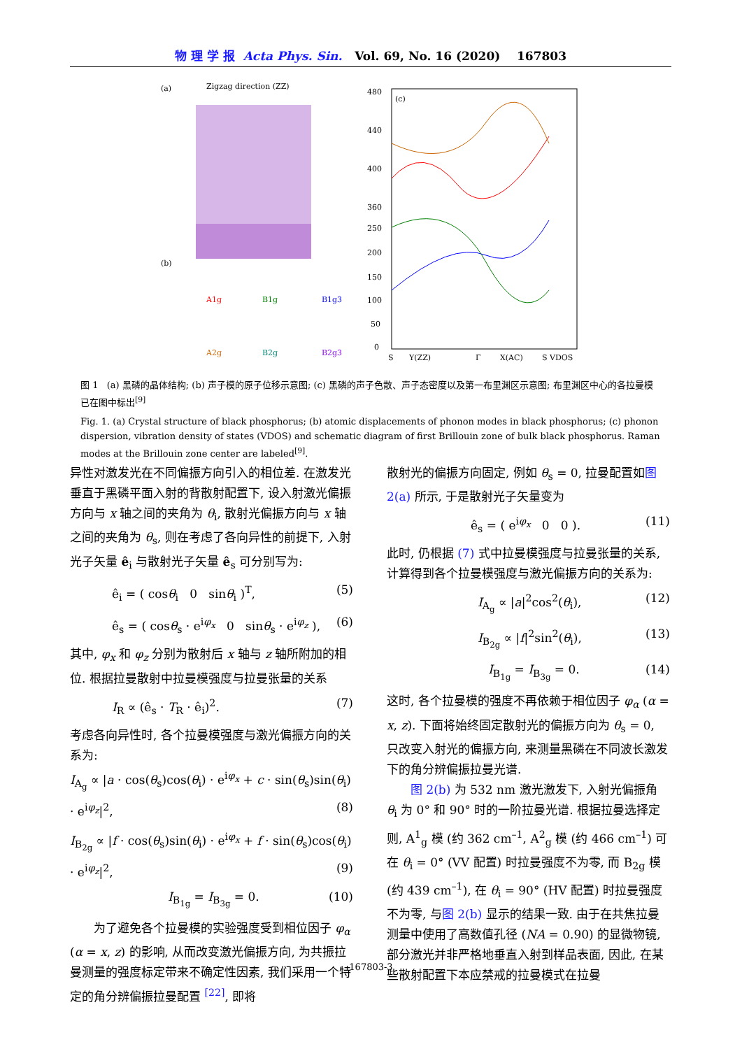物 理 学 报 Acta Phys. Sin. Vol. 69, No. 16 (2020) 167803
(a)
Zigzag direction (ZZ)
(b)
A1g
B1g
B1g3
A2g
B2g
B2g3
(c)
480
440
400
360
250
200
150
100
50
0
S
Y(ZZ)
Γ
X(AC)
S VDOS
图 1 (a) 黑磷的晶体结构; (b) 声子模的原子位移示意图; (c) 黑磷的声子色散、声子态密度以及第一布里渊区示意图; 布里渊区中心的各拉曼模已在图中标出<sup>[9]</sup>
Fig. 1. (a) Crystal structure of black phosphorus; (b) atomic displacements of phonon modes in black phosphorus; (c) phonon dispersion, vibration density of states (VDOS) and schematic diagram of first Brillouin zone of bulk black phosphorus. Raman modes at the Brillouin zone center are labeled<sup>[9]</sup>.
异性对激发光在不同偏振方向引入的相位差. 在激发光垂直于黑磷平面入射的背散射配置下, 设入射激光偏振方向与 x 轴之间的夹角为 θ<sub>i</sub>, 散射光偏振方向与 x 轴之间的夹角为 θ<sub>s</sub>, 则在考虑了各向异性的前提下, 入射光子矢量 ê<sub>i</sub> 与散射光子矢量 ê<sub>s</sub> 可分别写为:
ê<sub>i</sub> = ( cosθ<sub>i</sub> 0 sinθ<sub>i</sub> )<sup>T</sup>, (5)
ê<sub>s</sub> = ( cosθ<sub>s</sub> · e<sup>iφ<sub>x</sub></sup> 0 sinθ<sub>s</sub> · e<sup>iφ<sub>z</sub></sup> ), (6)
其中, φ<sub>x</sub> 和 φ<sub>z</sub> 分别为散射后 x 轴与 z 轴所附加的相位. 根据拉曼散射中拉曼模强度与拉曼张量的关系
I<sub>R</sub> ∝ (ê<sub>s</sub> · T<sub>R</sub> · ê<sub>i</sub>)<sup>2</sup>. (7)
考虑各向异性时, 各个拉曼模强度与激光偏振方向的关系为:
I<sub>A<sub>g</sub></sub> ∝ |a · cos(θ<sub>s</sub>)cos(θ<sub>i</sub>) · e<sup>iφ<sub>x</sub></sup> + c · sin(θ<sub>s</sub>)sin(θ<sub>i</sub>) · e<sup>iφ<sub>z</sub></sup>|<sup>2</sup>, (8)
I<sub>B<sub>2g</sub></sub> ∝ |f · cos(θ<sub>s</sub>)sin(θ<sub>i</sub>) · e<sup>iφ<sub>x</sub></sup> + f · sin(θ<sub>s</sub>)cos(θ<sub>i</sub>) · e<sup>iφ<sub>z</sub></sup>|<sup>2</sup>, (9)
I<sub>B<sub>1g</sub></sub> = I<sub>B<sub>3g</sub></sub> = 0. (10)
  为了避免各个拉曼模的实验强度受到相位因子 φ<sub>α</sub> (α = x, z) 的影响, 从而改变激光偏振方向, 为共振拉曼测量的强度标定带来不确定性因素, 我们采用一个特定的角分辨偏振拉曼配置 <sup>[22]</sup>, 即将
散射光的偏振方向固定, 例如 θ<sub>s</sub> = 0, 拉曼配置如图 2(a) 所示, 于是散射光子矢量变为
ê<sub>s</sub> = ( e<sup>iφ<sub>x</sub></sup> 0 0 ). (11)
此时, 仍根据 (7) 式中拉曼模强度与拉曼张量的关系, 计算得到各个拉曼模强度与激光偏振方向的关系为:
I<sub>A<sub>g</sub></sub> ∝ |a|<sup>2</sup>cos<sup>2</sup>(θ<sub>i</sub>), (12)
I<sub>B<sub>2g</sub></sub> ∝ |f|<sup>2</sup>sin<sup>2</sup>(θ<sub>i</sub>), (13)
I<sub>B<sub>1g</sub></sub> = I<sub>B<sub>3g</sub></sub> = 0. (14)
这时, 各个拉曼模的强度不再依赖于相位因子 φ<sub>α</sub> (α = x, z). 下面将始终固定散射光的偏振方向为 θ<sub>s</sub> = 0, 只改变入射光的偏振方向, 来测量黑磷在不同波长激发下的角分辨偏振拉曼光谱.
  图 2(b) 为 532 nm 激光激发下, 入射光偏振角 θ<sub>i</sub> 为 0° 和 90° 时的一阶拉曼光谱. 根据拉曼选择定则, A<sup>1</sup><sub>g</sub> 模 (约 362 cm<sup>–1</sup>, A<sup>2</sup><sub>g</sub> 模 (约 466 cm<sup>–1</sup>) 可在 θ<sub>i</sub> = 0° (VV 配置) 时拉曼强度不为零, 而 B<sub>2g</sub> 模 (约 439 cm<sup>–1</sup>), 在 θ<sub>i</sub> = 90° (HV 配置) 时拉曼强度不为零, 与图 2(b) 显示的结果一致. 由于在共焦拉曼测量中使用了高数值孔径 (NA = 0.90) 的显微物镜, 部分激光并非严格地垂直入射到样品表面, 因此, 在某些散射配置下本应禁戒的拉曼模式在拉曼
167803-3